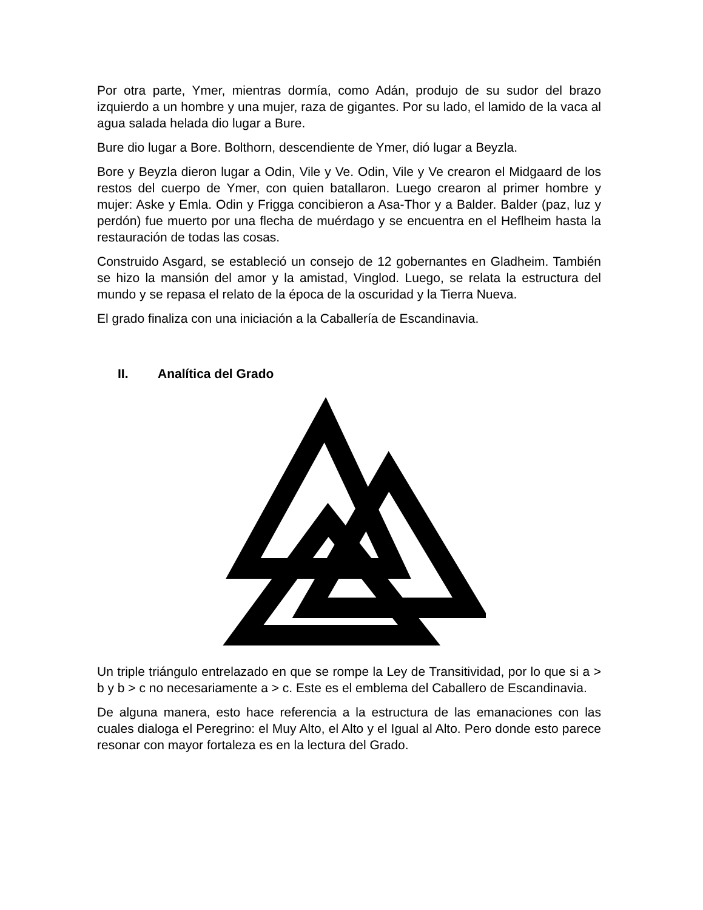Por otra parte, Ymer, mientras dormía, como Adán, produjo de su sudor del brazo izquierdo a un hombre y una mujer, raza de gigantes. Por su lado, el lamido de la vaca al agua salada helada dio lugar a Bure.
Bure dio lugar a Bore. Bolthorn, descendiente de Ymer, dió lugar a Beyzla.
Bore y Beyzla dieron lugar a Odin, Vile y Ve. Odin, Vile y Ve crearon el Midgaard de los restos del cuerpo de Ymer, con quien batallaron. Luego crearon al primer hombre y mujer: Aske y Emla. Odin y Frigga concibieron a Asa-Thor y a Balder. Balder (paz, luz y perdón) fue muerto por una flecha de muérdago y se encuentra en el Heflheim hasta la restauración de todas las cosas.
Construido Asgard, se estableció un consejo de 12 gobernantes en Gladheim. También se hizo la mansión del amor y la amistad, Vinglod. Luego, se relata la estructura del mundo y se repasa el relato de la época de la oscuridad y la Tierra Nueva.
El grado finaliza con una iniciación a la Caballería de Escandinavia.
II. Analítica del Grado
Un triple triángulo entrelazado en que se rompe la Ley de Transitividad, por lo que si a > b y b > c no necesariamente a > c. Este es el emblema del Caballero de Escandinavia.
De alguna manera, esto hace referencia a la estructura de las emanaciones con las cuales dialoga el Peregrino: el Muy Alto, el Alto y el Igual al Alto. Pero donde esto parece resonar con mayor fortaleza es en la lectura del Grado.